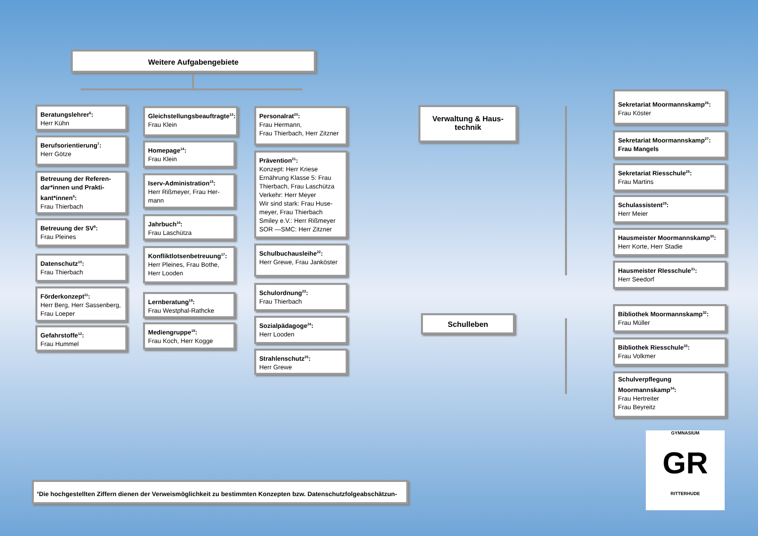Weitere Aufgabengebiete
Beratungslehrer<sup>6</sup>:
Herr Kühn
Berufsorientierung<sup>7</sup>:
Herr Götze
Betreuung der Referen-dar*innen und Prakti-kant*innen<sup>8</sup>:
Frau Thierbach
Betreuung der SV<sup>9</sup>:
Frau Pleines
Datenschutz<sup>10</sup>:
Frau Thierbach
Förderkonzept<sup>11</sup>:
Herr Berg, Herr Sassenberg, Frau Loeper
Gefahrstoffe<sup>12</sup>:
Frau Hummel
Gleichstellungsbeauftragte<sup>13</sup>:
Frau Klein
Homepage<sup>14</sup>:
Frau Klein
Iserv-Administration<sup>15</sup>:
Herr Rißmeyer, Frau Her-mann
Jahrbuch<sup>16</sup>:
Frau Laschütza
Konfliktlotsenbetreuung<sup>17</sup>:
Herr Pleines, Frau Bothe, Herr Looden
Lernberatung<sup>18</sup>:
Frau Westphal-Rathcke
Mediengruppe<sup>19</sup>:
Frau Koch, Herr Kogge
Personalrat<sup>20</sup>:
Frau Hermann,
Frau Thierbach, Herr Zitzner
Prävention<sup>21</sup>:
Konzept: Herr Kriese
Ernährung Klasse 5: Frau Thierbach, Frau Laschütza
Verkehr: Herr Meyer
Wir sind stark: Frau Huse-meyer, Frau Thierbach
Smiley e.V.: Herr Rißmeyer
SOR —SMC: Herr Zitzner
Schulbuchausleihe<sup>22</sup>:
Herr Grewe, Frau Janköster
Schulordnung<sup>23</sup>:
Frau Thierbach
Sozialpädagoge<sup>24</sup>:
Herr Looden
Strahlenschutz<sup>25</sup>:
Herr Grewe
Verwaltung & Haus-technik
Schulleben
Sekretariat Moormannskamp<sup>26</sup>:
Frau Köster
Sekretariat Moormannskamp<sup>27</sup>:
Frau Mangels
Sekretariat Riesschule<sup>28</sup>:
Frau Martins
Schulassistent<sup>29</sup>:
Herr Meier
Hausmeister Moormannskamp<sup>30</sup>:
Herr Korte, Herr Stadie
Hausmeister RIesschule<sup>31</sup>:
Herr Seedorf
Bibliothek Moormannskamp<sup>32</sup>:
Frau Müller
Bibliothek Riesschule<sup>33</sup>:
Frau Volkmer
Schulverpflegung Moormannskamp<sup>34</sup>:
Frau Hertreiter
Frau Beyreitz
GYMNASIUM
GR
RITTERHUDE
<sup>x</sup> Die hochgestellten Ziffern dienen der Verweismöglichkeit zu bestimmten Konzepten bzw. Datenschutzfolgeabschätzun-